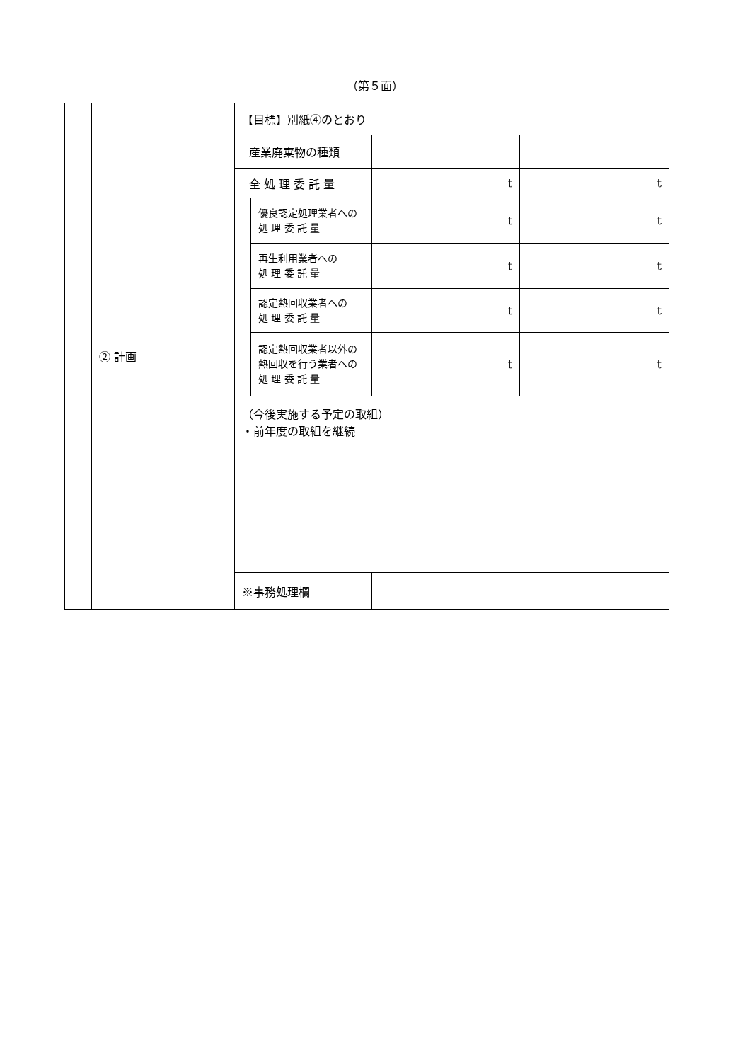（第５面）
| | ② 計画 | 【目標】別紙④のとおり | | | |
| | | 産業廃棄物の種類 | | | |
| | | 全 処 理 委 託 量 | | t | t |
| | | | 優良認定処理業者への 処 理 委 託 量 | t | t |
| | | | 再生利用業者への 処 理 委 託 量 | t | t |
| | | | 認定熱回収業者への 処 理 委 託 量 | t | t |
| | | | 認定熱回収業者以外の 熱回収を行う業者への 処 理 委 託 量 | t | t |
| | | （今後実施する予定の取組） ・前年度の取組を継続 | | | |
| | | ※事務処理欄 | | | |